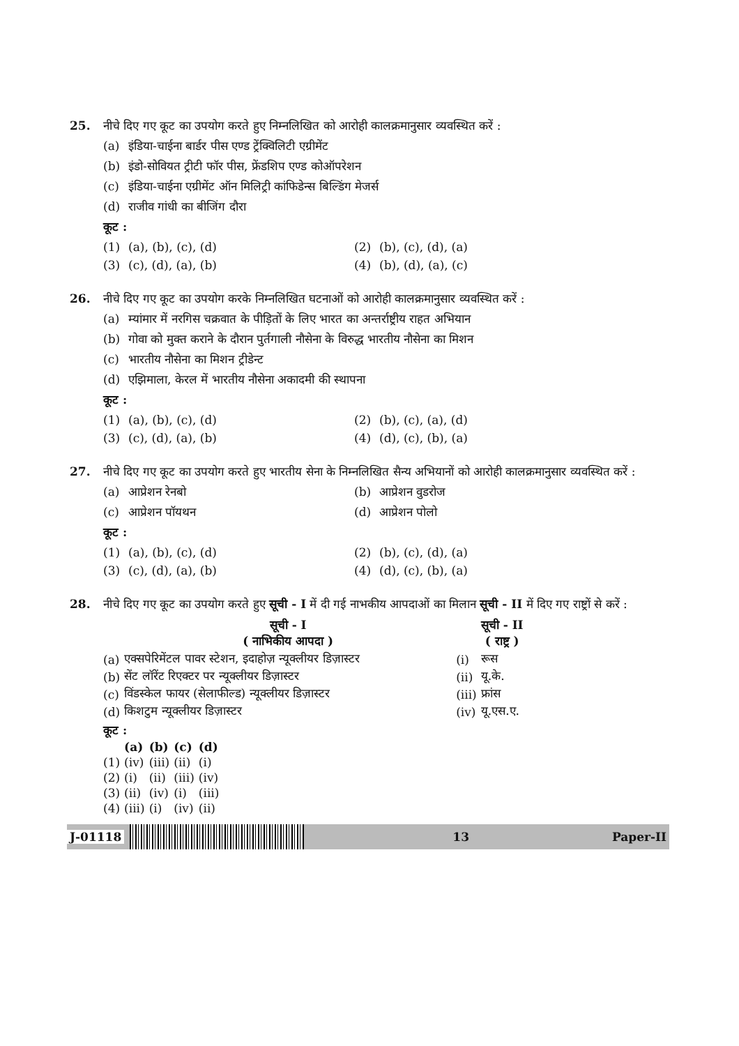25. नीचे दिए गए कूट का उपयोग करते हुए निम्नलिखित को आरोही कालक्रमानुसार व्यवस्थित करें :
(a) इंडिया-चाईना बार्डर पीस एण्ड ट्रेंक्विलिटी एग्रीमेंट
(b) इंडो-सोवियत ट्रीटी फॉर पीस, फ्रेंडशिप एण्ड कोऑपरेशन
(c) इंडिया-चाईना एग्रीमेंट ऑन मिलिट्री कांफिडेन्स बिल्डिंग मेजर्स
(d) राजीव गांधी का बीजिंग दौरा
कूट :
(1) (a), (b), (c), (d) (2) (b), (c), (d), (a)
(3) (c), (d), (a), (b) (4) (b), (d), (a), (c)
26. नीचे दिए गए कूट का उपयोग करके निम्नलिखित घटनाओं को आरोही कालक्रमानुसार व्यवस्थित करें :
(a) म्यांमार में नरगिस चक्रवात के पीड़ितों के लिए भारत का अन्तर्राष्ट्रीय राहत अभियान
(b) गोवा को मुक्त कराने के दौरान पुर्तगाली नौसेना के विरुद्ध भारतीय नौसेना का मिशन
(c) भारतीय नौसेना का मिशन ट्रीडेन्ट
(d) एझिमाला, केरल में भारतीय नौसेना अकादमी की स्थापना
कूट :
(1) (a), (b), (c), (d) (2) (b), (c), (a), (d)
(3) (c), (d), (a), (b) (4) (d), (c), (b), (a)
27. नीचे दिए गए कूट का उपयोग करते हुए भारतीय सेना के निम्नलिखित सैन्य अभियानों को आरोही कालक्रमानुसार व्यवस्थित करें :
(a) आप्रेशन रेनबो (b) आप्रेशन वुडरोज
(c) आप्रेशन पॉयथन (d) आप्रेशन पोलो
कूट :
(1) (a), (b), (c), (d) (2) (b), (c), (d), (a)
(3) (c), (d), (a), (b) (4) (d), (c), (b), (a)
28. नीचे दिए गए कूट का उपयोग करते हुए सूची - I में दी गई नाभकीय आपदाओं का मिलान सूची - II में दिए गए राष्ट्रों से करें :
| | सूची - I ( नाभिकीय आपदा ) | | सूची - II ( राष्ट्र ) |
| --- | --- | --- | --- |
| (a) | एक्सपेरिमेंटल पावर स्टेशन, इदाहोज़ न्यूक्लीयर डिज़ास्टर | (i) | रूस |
| (b) | सेंट लॉरेंट रिएक्टर पर न्यूक्लीयर डिज़ास्टर | (ii) | यू.के. |
| (c) | विंडस्केल फायर (सेलाफील्ड) न्यूक्लीयर डिज़ास्टर | (iii) | फ्रांस |
| (d) | किशटुम न्यूक्लीयर डिज़ास्टर | (iv) | यू.एस.ए. |
कूट :
| | (a) | (b) | (c) | (d) |
| --- | --- | --- | --- | --- |
| (1) | (iv) | (iii) | (ii) | (i) |
| (2) | (i) | (ii) | (iii) | (iv) |
| (3) | (ii) | (iv) | (i) | (iii) |
| (4) | (iii) | (i) | (iv) | (ii) |
J-01118 13 Paper-II